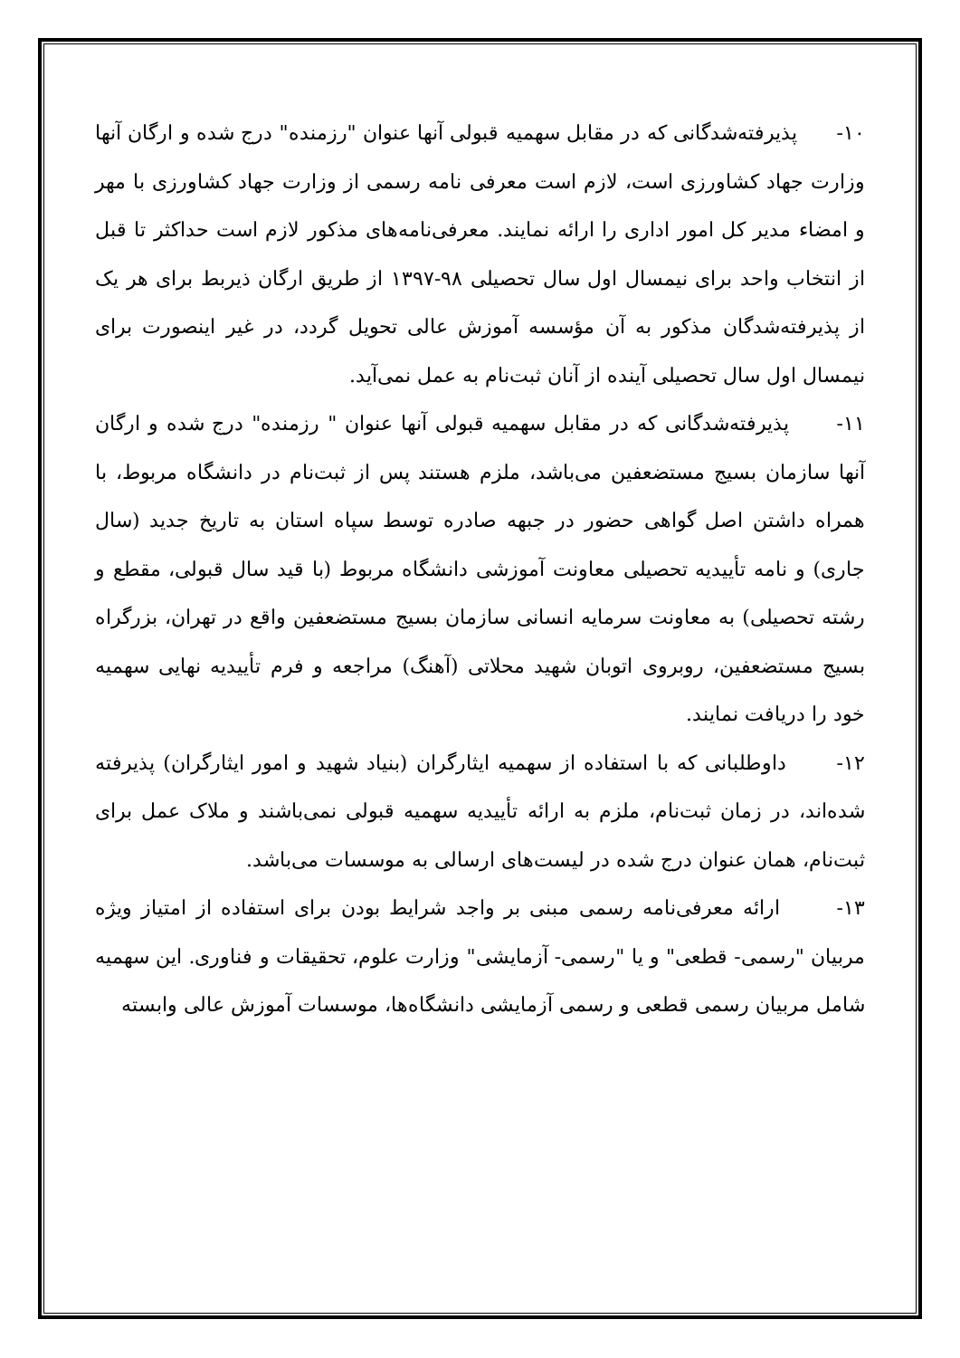۱۰- پذیرفته‌شدگانی که در مقابل سهمیه قبولی آنها عنوان "رزمنده" درج شده و ارگان آنها وزارت جهاد کشاورزی است، لازم است معرفی نامه رسمی از وزارت جهاد کشاورزی با مهر و امضاء مدیر کل امور اداری را ارائه نمایند. معرفی‌نامه‌های مذکور لازم است حداکثر تا قبل از انتخاب واحد برای نیمسال اول سال تحصیلی ۹۸-۱۳۹۷ از طریق ارگان ذیربط برای هر یک از پذیرفته‌شدگان مذکور به آن مؤسسه آموزش عالی تحویل گردد، در غیر اینصورت برای نیمسال اول سال تحصیلی آینده از آنان ثبت‌نام به عمل نمی‌آید.
۱۱- پذیرفته‌شدگانی که در مقابل سهمیه قبولی آنها عنوان " رزمنده" درج شده و ارگان آنها سازمان بسیج مستضعفین می‌باشد، ملزم هستند پس از ثبت‌نام در دانشگاه مربوط، با همراه داشتن اصل گواهی حضور در جبهه صادره توسط سپاه استان به تاریخ جدید (سال جاری) و نامه تأییدیه تحصیلی معاونت آموزشی دانشگاه مربوط (با قید سال قبولی، مقطع و رشته تحصیلی) به معاونت سرمایه انسانی سازمان بسیج مستضعفین واقع در تهران، بزرگراه بسیج مستضعفین، روبروی اتوبان شهید محلاتی (آهنگ) مراجعه و فرم تأییدیه نهایی سهمیه خود را دریافت نمایند.
۱۲- داوطلبانی که با استفاده از سهمیه ایثارگران (بنیاد شهید و امور ایثارگران) پذیرفته شده‌اند، در زمان ثبت‌نام، ملزم به ارائه تأییدیه سهمیه قبولی نمی‌باشند و ملاک عمل برای ثبت‌نام، همان عنوان درج شده در لیست‌های ارسالی به موسسات می‌باشد.
۱۳- ارائه معرفی‌نامه رسمی مبنی بر واجد شرایط بودن برای استفاده از امتیاز ویژه مربیان "رسمی- قطعی" و یا "رسمی- آزمایشی" وزارت علوم، تحقیقات و فناوری. این سهمیه شامل مربیان رسمی قطعی و رسمی آزمایشی دانشگاه‌ها، موسسات آموزش عالی وابسته